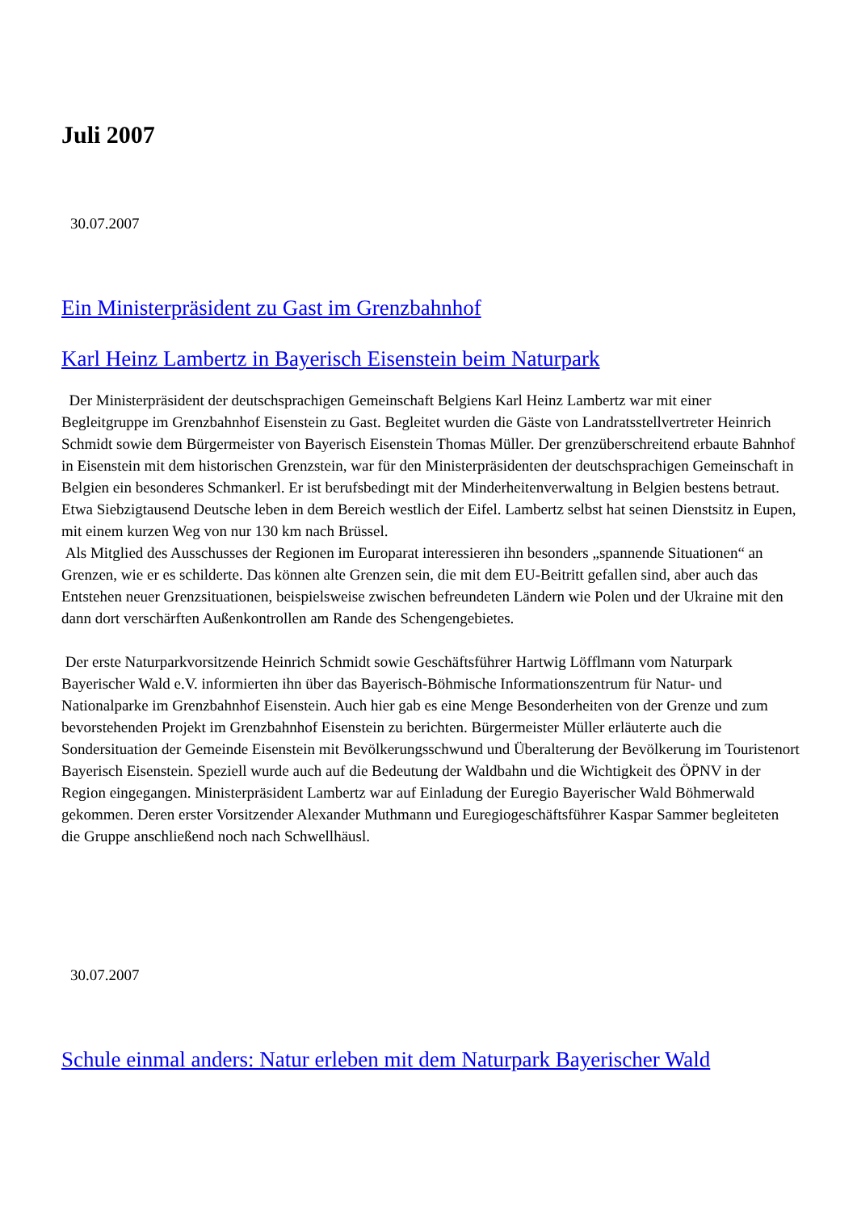Juli 2007
30.07.2007
Ein Ministerpräsident zu Gast im Grenzbahnhof
Karl Heinz Lambertz in Bayerisch Eisenstein beim Naturpark
Der Ministerpräsident der deutschsprachigen Gemeinschaft Belgiens Karl Heinz Lambertz war mit einer Begleitgruppe im Grenzbahnhof Eisenstein zu Gast. Begleitet wurden die Gäste von Landratsstellvertreter Heinrich Schmidt sowie dem Bürgermeister von Bayerisch Eisenstein Thomas Müller. Der grenzüberschreitend erbaute Bahnhof in Eisenstein mit dem historischen Grenzstein, war für den Ministerpräsidenten der deutschsprachigen Gemeinschaft in Belgien ein besonderes Schmankerl. Er ist berufsbedingt mit der Minderheitenverwaltung in Belgien bestens betraut. Etwa Siebzigtausend Deutsche leben in dem Bereich westlich der Eifel. Lambertz selbst hat seinen Dienstsitz in Eupen, mit einem kurzen Weg von nur 130 km nach Brüssel.
Als Mitglied des Ausschusses der Regionen im Europarat interessieren ihn besonders „spannende Situationen“ an Grenzen, wie er es schilderte. Das können alte Grenzen sein, die mit dem EU-Beitritt gefallen sind, aber auch das Entstehen neuer Grenzsituationen, beispielsweise zwischen befreundeten Ländern wie Polen und der Ukraine mit den dann dort verschärften Außenkontrollen am Rande des Schengengebietes.
Der erste Naturparkvorsitzende Heinrich Schmidt sowie Geschäftsführer Hartwig Löfflmann vom Naturpark Bayerischer Wald e.V. informierten ihn über das Bayerisch-Böhmische Informationszentrum für Natur- und Nationalparke im Grenzbahnhof Eisenstein. Auch hier gab es eine Menge Besonderheiten von der Grenze und zum bevorstehenden Projekt im Grenzbahnhof Eisenstein zu berichten. Bürgermeister Müller erläuterte auch die Sondersituation der Gemeinde Eisenstein mit Bevölkerungsschwund und Überalterung der Bevölkerung im Touristenort Bayerisch Eisenstein. Speziell wurde auch auf die Bedeutung der Waldbahn und die Wichtigkeit des ÖPNV in der Region eingegangen. Ministerpräsident Lambertz war auf Einladung der Euregio Bayerischer Wald Böhmerwald gekommen. Deren erster Vorsitzender Alexander Muthmann und Euregiogeschäftsführer Kaspar Sammer begleiteten die Gruppe anschließend noch nach Schwellhäusl.
30.07.2007
Schule einmal anders: Natur erleben mit dem Naturpark Bayerischer Wald